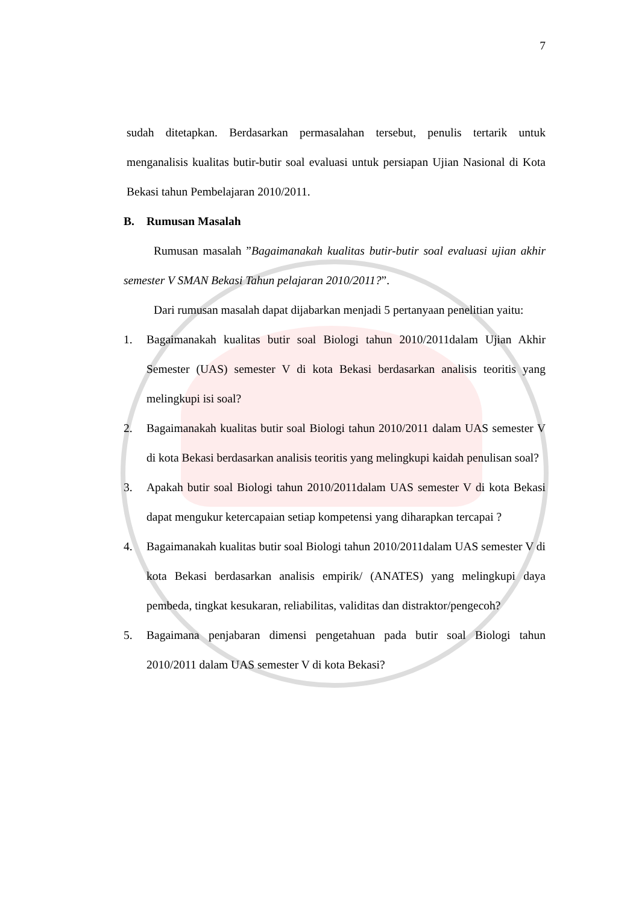7
sudah ditetapkan. Berdasarkan permasalahan tersebut, penulis tertarik untuk menganalisis kualitas butir-butir soal evaluasi untuk persiapan Ujian Nasional di Kota Bekasi tahun Pembelajaran 2010/2011.
B. Rumusan Masalah
Rumusan masalah ”Bagaimanakah kualitas butir-butir soal evaluasi ujian akhir semester V SMAN Bekasi Tahun pelajaran 2010/2011?”.
Dari rumusan masalah dapat dijabarkan menjadi 5 pertanyaan penelitian yaitu:
1. Bagaimanakah kualitas butir soal Biologi tahun 2010/2011dalam Ujian Akhir Semester (UAS) semester V di kota Bekasi berdasarkan analisis teoritis yang melingkupi isi soal?
2. Bagaimanakah kualitas butir soal Biologi tahun 2010/2011 dalam UAS semester V di kota Bekasi berdasarkan analisis teoritis yang melingkupi kaidah penulisan soal?
3. Apakah butir soal Biologi tahun 2010/2011dalam UAS semester V di kota Bekasi dapat mengukur ketercapaian setiap kompetensi yang diharapkan tercapai ?
4. Bagaimanakah kualitas butir soal Biologi tahun 2010/2011dalam UAS semester V di kota Bekasi berdasarkan analisis empirik/ (ANATES) yang melingkupi daya pembeda, tingkat kesukaran, reliabilitas, validitas dan distraktor/pengecoh?
5. Bagaimana penjabaran dimensi pengetahuan pada butir soal Biologi tahun 2010/2011 dalam UAS semester V di kota Bekasi?